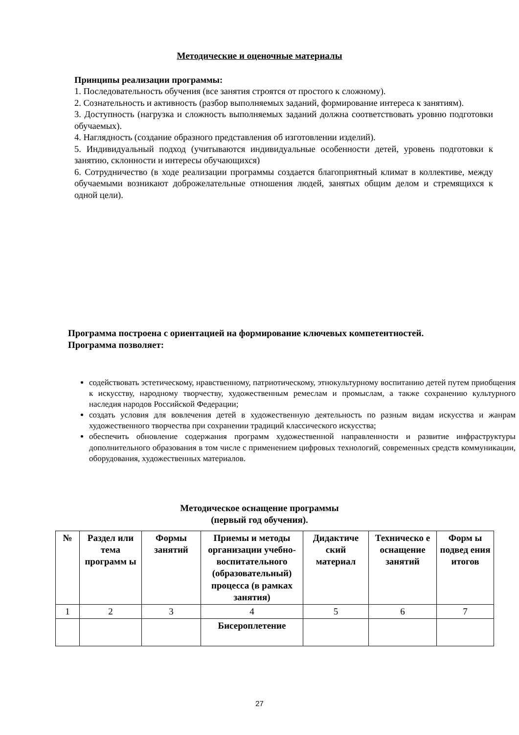Методические и оценочные материалы
Принципы реализации программы:
1. Последовательность обучения (все занятия строятся от простого к сложному).
2. Сознательность и активность (разбор выполняемых заданий, формирование интереса к занятиям).
3. Доступность (нагрузка и сложность выполняемых заданий должна соответствовать уровню подготовки обучаемых).
4. Наглядность (создание образного представления об изготовлении изделий).
5. Индивидуальный подход (учитываются индивидуальные особенности детей, уровень подготовки к занятию, склонности и интересы обучающихся)
6. Сотрудничество (в ходе реализации программы создается благоприятный климат в коллективе, между обучаемыми возникают доброжелательные отношения людей, занятых общим делом и стремящихся к одной цели).
Программа построена с ориентацией на формирование ключевых компетентностей.
Программа позволяет:
содействовать эстетическому, нравственному, патриотическому, этнокультурному воспитанию детей путем приобщения к искусству, народному творчеству, художественным ремеслам и промыслам, а также сохранению культурного наследия народов Российской Федерации;
создать условия для вовлечения детей в художественную деятельность по разным видам искусства и жанрам художественного творчества при сохранении традиций классического искусства;
обеспечить обновление содержания программ художественной направленности и развитие инфраструктуры дополнительного образования в том числе с применением цифровых технологий, современных средств коммуникации, оборудования, художественных материалов.
Методическое оснащение программы
(первый год обучения).
| № | Раздел или тема программ ы | Формы занятий | Приемы и методы организации учебно-воспитательного (образовательный) процесса (в рамках занятия) | Дидактиче ский материал | Техническо е оснащение занятий | Форм ы подвед ения итогов |
| --- | --- | --- | --- | --- | --- | --- |
| 1 | 2 | 3 | 4 | 5 | 6 | 7 |
| | | | Бисероплетение | | | |
27